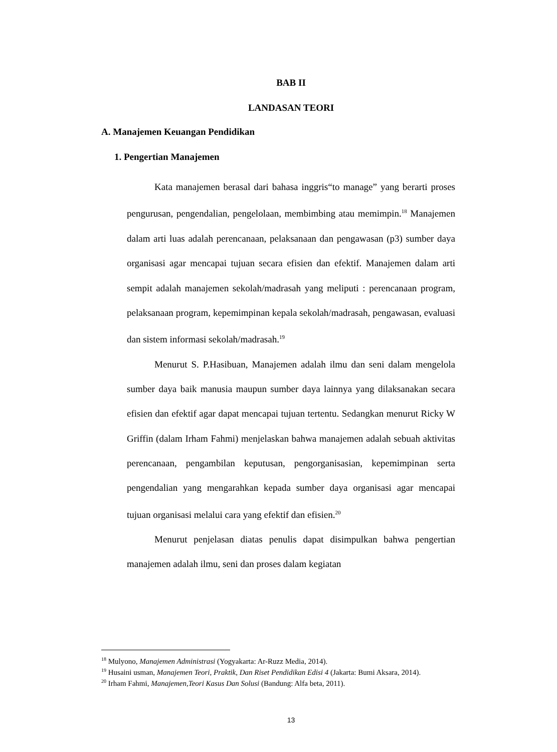BAB II
LANDASAN TEORI
A. Manajemen Keuangan Pendidikan
1. Pengertian Manajemen
Kata manajemen berasal dari bahasa inggris“to manage” yang berarti proses pengurusan, pengendalian, pengelolaan, membimbing atau memimpin.<sup>18</sup> Manajemen dalam arti luas adalah perencanaan, pelaksanaan dan pengawasan (p3) sumber daya organisasi agar mencapai tujuan secara efisien dan efektif. Manajemen dalam arti sempit adalah manajemen sekolah/madrasah yang meliputi : perencanaan program, pelaksanaan program, kepemimpinan kepala sekolah/madrasah, pengawasan, evaluasi dan sistem informasi sekolah/madrasah.<sup>19</sup>
Menurut S. P.Hasibuan, Manajemen adalah ilmu dan seni dalam mengelola sumber daya baik manusia maupun sumber daya lainnya yang dilaksanakan secara efisien dan efektif agar dapat mencapai tujuan tertentu. Sedangkan menurut Ricky W Griffin (dalam Irham Fahmi) menjelaskan bahwa manajemen adalah sebuah aktivitas perencanaan, pengambilan keputusan, pengorganisasian, kepemimpinan serta pengendalian yang mengarahkan kepada sumber daya organisasi agar mencapai tujuan organisasi melalui cara yang efektif dan efisien.<sup>20</sup>
Menurut penjelasan diatas penulis dapat disimpulkan bahwa pengertian manajemen adalah ilmu, seni dan proses dalam kegiatan
<sup>18</sup> Mulyono, Manajemen Administrasi (Yogyakarta: Ar-Ruzz Media, 2014).
<sup>19</sup> Husaini usman, Manajemen Teori, Praktik, Dan Riset Pendidikan Edisi 4 (Jakarta: Bumi Aksara, 2014).
<sup>20</sup> Irham Fahmi, Manajemen,Teori Kasus Dan Solusi (Bandung: Alfa beta, 2011).
13